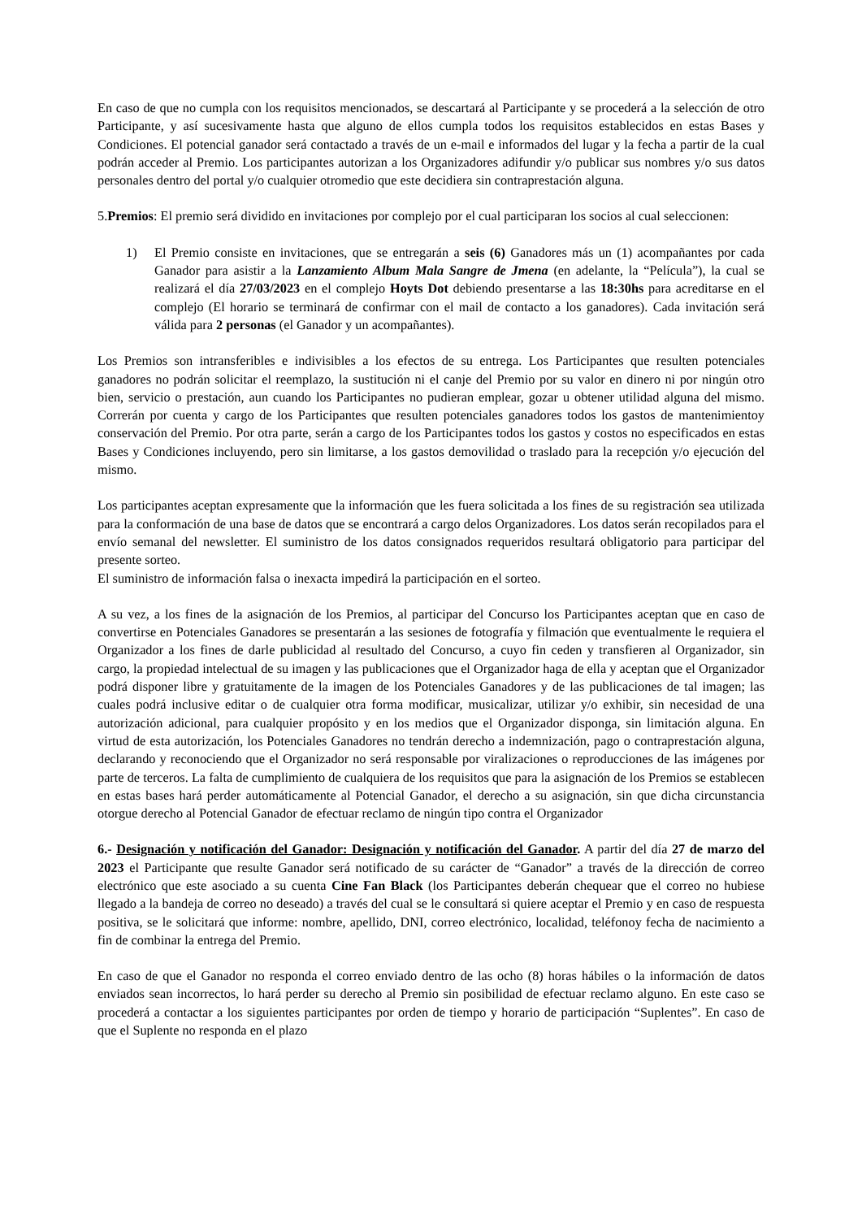En caso de que no cumpla con los requisitos mencionados, se descartará al Participante y se procederá a la selección de otro Participante, y así sucesivamente hasta que alguno de ellos cumpla todos los requisitos establecidos en estas Bases y Condiciones. El potencial ganador será contactado a través de un e-mail e informados del lugar y la fecha a partir de la cual podrán acceder al Premio. Los participantes autorizan a los Organizadores adifundir y/o publicar sus nombres y/o sus datos personales dentro del portal y/o cualquier otromedio que este decidiera sin contraprestación alguna.
5.Premios: El premio será dividido en invitaciones por complejo por el cual participaran los socios al cual seleccionen:
1) El Premio consiste en invitaciones, que se entregarán a seis (6) Ganadores más un (1) acompañantes por cada Ganador para asistir a la Lanzamiento Album Mala Sangre de Jmena (en adelante, la “Película”), la cual se realizará el día 27/03/2023 en el complejo Hoyts Dot debiendo presentarse a las 18:30hs para acreditarse en el complejo (El horario se terminará de confirmar con el mail de contacto a los ganadores). Cada invitación será válida para 2 personas (el Ganador y un acompañantes).
Los Premios son intransferibles e indivisibles a los efectos de su entrega. Los Participantes que resulten potenciales ganadores no podrán solicitar el reemplazo, la sustitución ni el canje del Premio por su valor en dinero ni por ningún otro bien, servicio o prestación, aun cuando los Participantes no pudieran emplear, gozar u obtener utilidad alguna del mismo. Correrán por cuenta y cargo de los Participantes que resulten potenciales ganadores todos los gastos de mantenimientoy conservación del Premio. Por otra parte, serán a cargo de los Participantes todos los gastos y costos no especificados en estas Bases y Condiciones incluyendo, pero sin limitarse, a los gastos demovilidad o traslado para la recepción y/o ejecución del mismo.
Los participantes aceptan expresamente que la información que les fuera solicitada a los fines de su registración sea utilizada para la conformación de una base de datos que se encontrará a cargo delos Organizadores. Los datos serán recopilados para el envío semanal del newsletter. El suministro de los datos consignados requeridos resultará obligatorio para participar del presente sorteo.
El suministro de información falsa o inexacta impedirá la participación en el sorteo.
A su vez, a los fines de la asignación de los Premios, al participar del Concurso los Participantes aceptan que en caso de convertirse en Potenciales Ganadores se presentarán a las sesiones de fotografía y filmación que eventualmente le requiera el Organizador a los fines de darle publicidad al resultado del Concurso, a cuyo fin ceden y transfieren al Organizador, sin cargo, la propiedad intelectual de su imagen y las publicaciones que el Organizador haga de ella y aceptan que el Organizador podrá disponer libre y gratuitamente de la imagen de los Potenciales Ganadores y de las publicaciones de tal imagen; las cuales podrá inclusive editar o de cualquier otra forma modificar, musicalizar, utilizar y/o exhibir, sin necesidad de una autorización adicional, para cualquier propósito y en los medios que el Organizador disponga, sin limitación alguna. En virtud de esta autorización, los Potenciales Ganadores no tendrán derecho a indemnización, pago o contraprestación alguna, declarando y reconociendo que el Organizador no será responsable por viralizaciones o reproducciones de las imágenes por parte de terceros. La falta de cumplimiento de cualquiera de los requisitos que para la asignación de los Premios se establecen en estas bases hará perder automáticamente al Potencial Ganador, el derecho a su asignación, sin que dicha circunstancia otorgue derecho al Potencial Ganador de efectuar reclamo de ningún tipo contra el Organizador
6.- Designación y notificación del Ganador: Designación y notificación del Ganador. A partir del día 27 de marzo del 2023 el Participante que resulte Ganador será notificado de su carácter de “Ganador” a través de la dirección de correo electrónico que este asociado a su cuenta Cine Fan Black (los Participantes deberán chequear que el correo no hubiese llegado a la bandeja de correo no deseado) a través del cual se le consultará si quiere aceptar el Premio y en caso de respuesta positiva, se le solicitará que informe: nombre, apellido, DNI, correo electrónico, localidad, teléfonoy fecha de nacimiento a fin de combinar la entrega del Premio.
En caso de que el Ganador no responda el correo enviado dentro de las ocho (8) horas hábiles o la información de datos enviados sean incorrectos, lo hará perder su derecho al Premio sin posibilidad de efectuar reclamo alguno. En este caso se procederá a contactar a los siguientes participantes por orden de tiempo y horario de participación “Suplentes”. En caso de que el Suplente no responda en el plazo